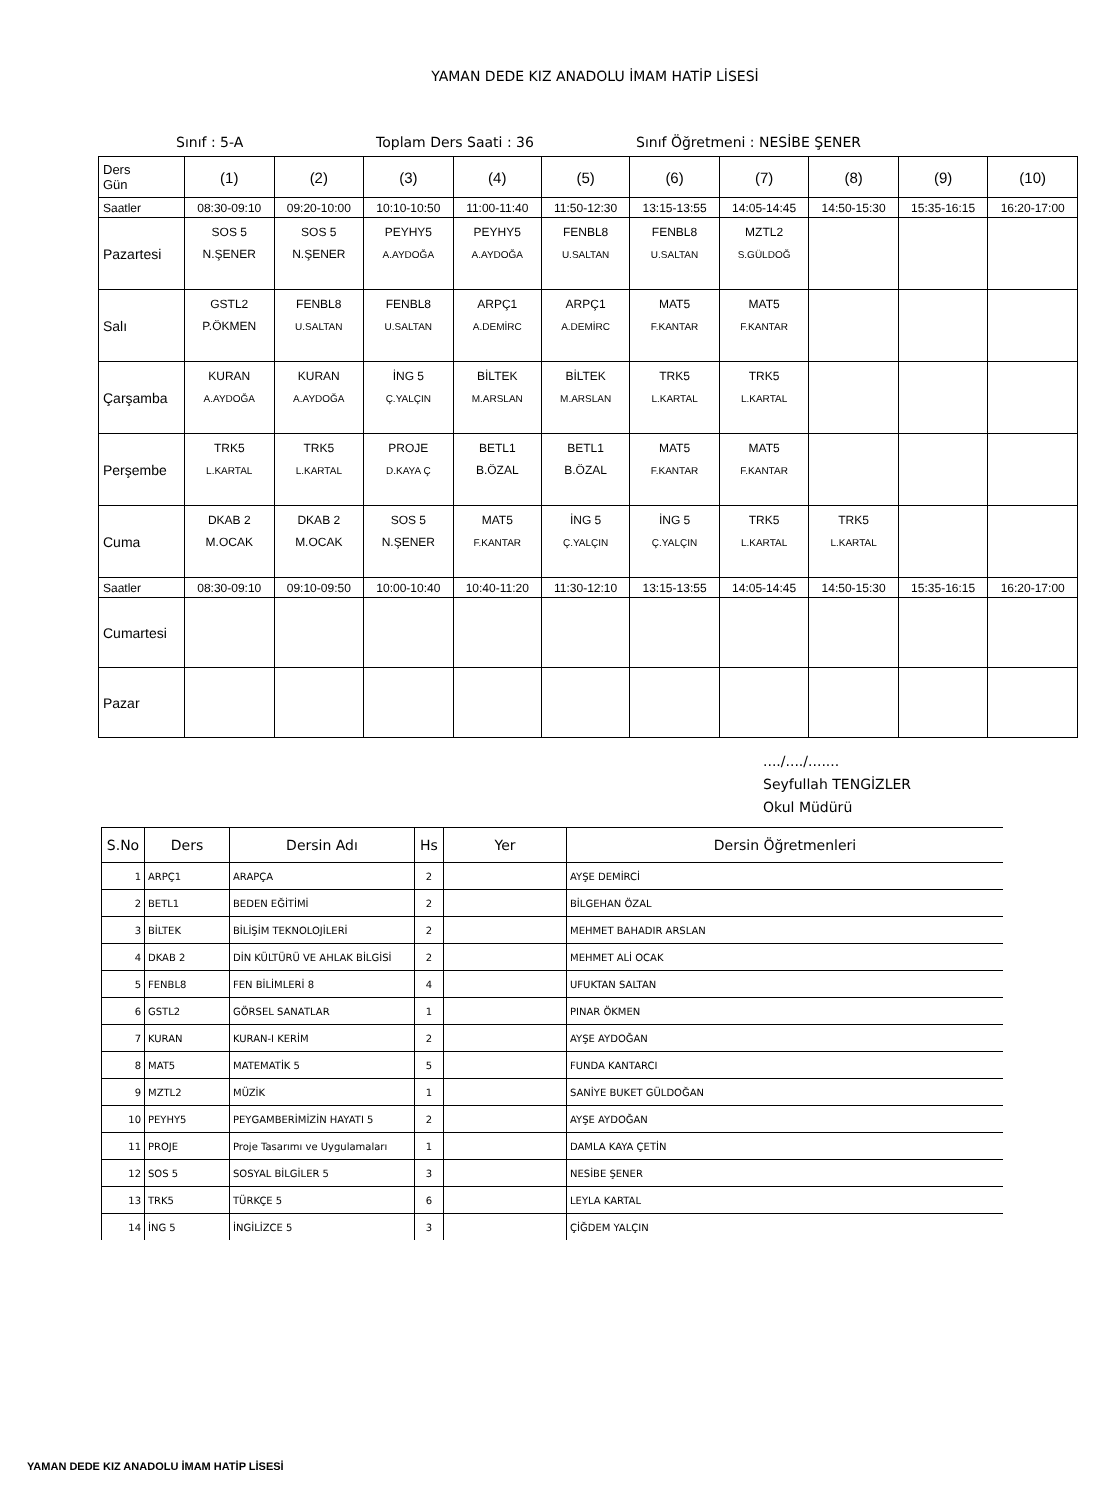YAMAN DEDE KIZ ANADOLU İMAM HATİP LİSESİ
Sınıf : 5-A Toplam Ders Saati : 36 Sınıf Öğretmeni : NESİBE ŞENER
| Ders Gün | (1) | (2) | (3) | (4) | (5) | (6) | (7) | (8) | (9) | (10) |
| --- | --- | --- | --- | --- | --- | --- | --- | --- | --- | --- |
| Saatler | 08:30-09:10 | 09:20-10:00 | 10:10-10:50 | 11:00-11:40 | 11:50-12:30 | 13:15-13:55 | 14:05-14:45 | 14:50-15:30 | 15:35-16:15 | 16:20-17:00 |
| Pazartesi | SOS 5 N.ŞENER | SOS 5 N.ŞENER | PEYHY5 A.AYDOĞA | PEYHY5 A.AYDOĞA | FENBL8 U.SALTAN | FENBL8 U.SALTAN | MZTL2 S.GÜLDOĞ | | | |
| Salı | GSTL2 P.ÖKMEN | FENBL8 U.SALTAN | FENBL8 U.SALTAN | ARPÇ1 A.DEMİRC | ARPÇ1 A.DEMİRC | MAT5 F.KANTAR | MAT5 F.KANTAR | | | |
| Çarşamba | KURAN A.AYDOĞA | KURAN A.AYDOĞA | İNG 5 Ç.YALÇIN | BİLTEK M.ARSLAN | BİLTEK M.ARSLAN | TRK5 L.KARTAL | TRK5 L.KARTAL | | | |
| Perşembe | TRK5 L.KARTAL | TRK5 L.KARTAL | PROJE D.KAYA Ç | BETL1 B.ÖZAL | BETL1 B.ÖZAL | MAT5 F.KANTAR | MAT5 F.KANTAR | | | |
| Cuma | DKAB 2 M.OCAK | DKAB 2 M.OCAK | SOS 5 N.ŞENER | MAT5 F.KANTAR | İNG 5 Ç.YALÇIN | İNG 5 Ç.YALÇIN | TRK5 L.KARTAL | TRK5 L.KARTAL | | |
| Saatler | 08:30-09:10 | 09:10-09:50 | 10:00-10:40 | 10:40-11:20 | 11:30-12:10 | 13:15-13:55 | 14:05-14:45 | 14:50-15:30 | 15:35-16:15 | 16:20-17:00 |
| Cumartesi | | | | | | | | | | |
| Pazar | | | | | | | | | | |
..../..../.......
Seyfullah TENGİZLER
Okul Müdürü
| S.No | Ders | Dersin Adı | Hs | Yer | Dersin Öğretmenleri |
| --- | --- | --- | --- | --- | --- |
| 1 | ARPÇ1 | ARAPÇA | 2 | | AYŞE DEMİRCİ |
| 2 | BETL1 | BEDEN EĞİTİMİ | 2 | | BİLGEHAN ÖZAL |
| 3 | BİLTEK | BİLİŞİM TEKNOLOJİLERİ | 2 | | MEHMET BAHADIR ARSLAN |
| 4 | DKAB 2 | DİN KÜLTÜRÜ VE AHLAK BİLGİSİ | 2 | | MEHMET ALİ OCAK |
| 5 | FENBL8 | FEN BİLİMLERİ 8 | 4 | | UFUKTAN SALTAN |
| 6 | GSTL2 | GÖRSEL SANATLAR | 1 | | PINAR ÖKMEN |
| 7 | KURAN | KURAN-I KERİM | 2 | | AYŞE AYDOĞAN |
| 8 | MAT5 | MATEMATİK 5 | 5 | | FUNDA KANTARCI |
| 9 | MZTL2 | MÜZİK | 1 | | SANİYE BUKET GÜLDOĞAN |
| 10 | PEYHY5 | PEYGAMBERİMİZİN HAYATI 5 | 2 | | AYŞE AYDOĞAN |
| 11 | PROJE | Proje Tasarımı ve Uygulamaları | 1 | | DAMLA KAYA ÇETİN |
| 12 | SOS 5 | SOSYAL BİLGİLER 5 | 3 | | NESİBE ŞENER |
| 13 | TRK5 | TÜRKÇE 5 | 6 | | LEYLA KARTAL |
| 14 | İNG 5 | İNGİLİZCE 5 | 3 | | ÇİĞDEM YALÇIN |
YAMAN DEDE KIZ ANADOLU İMAM HATİP LİSESİ